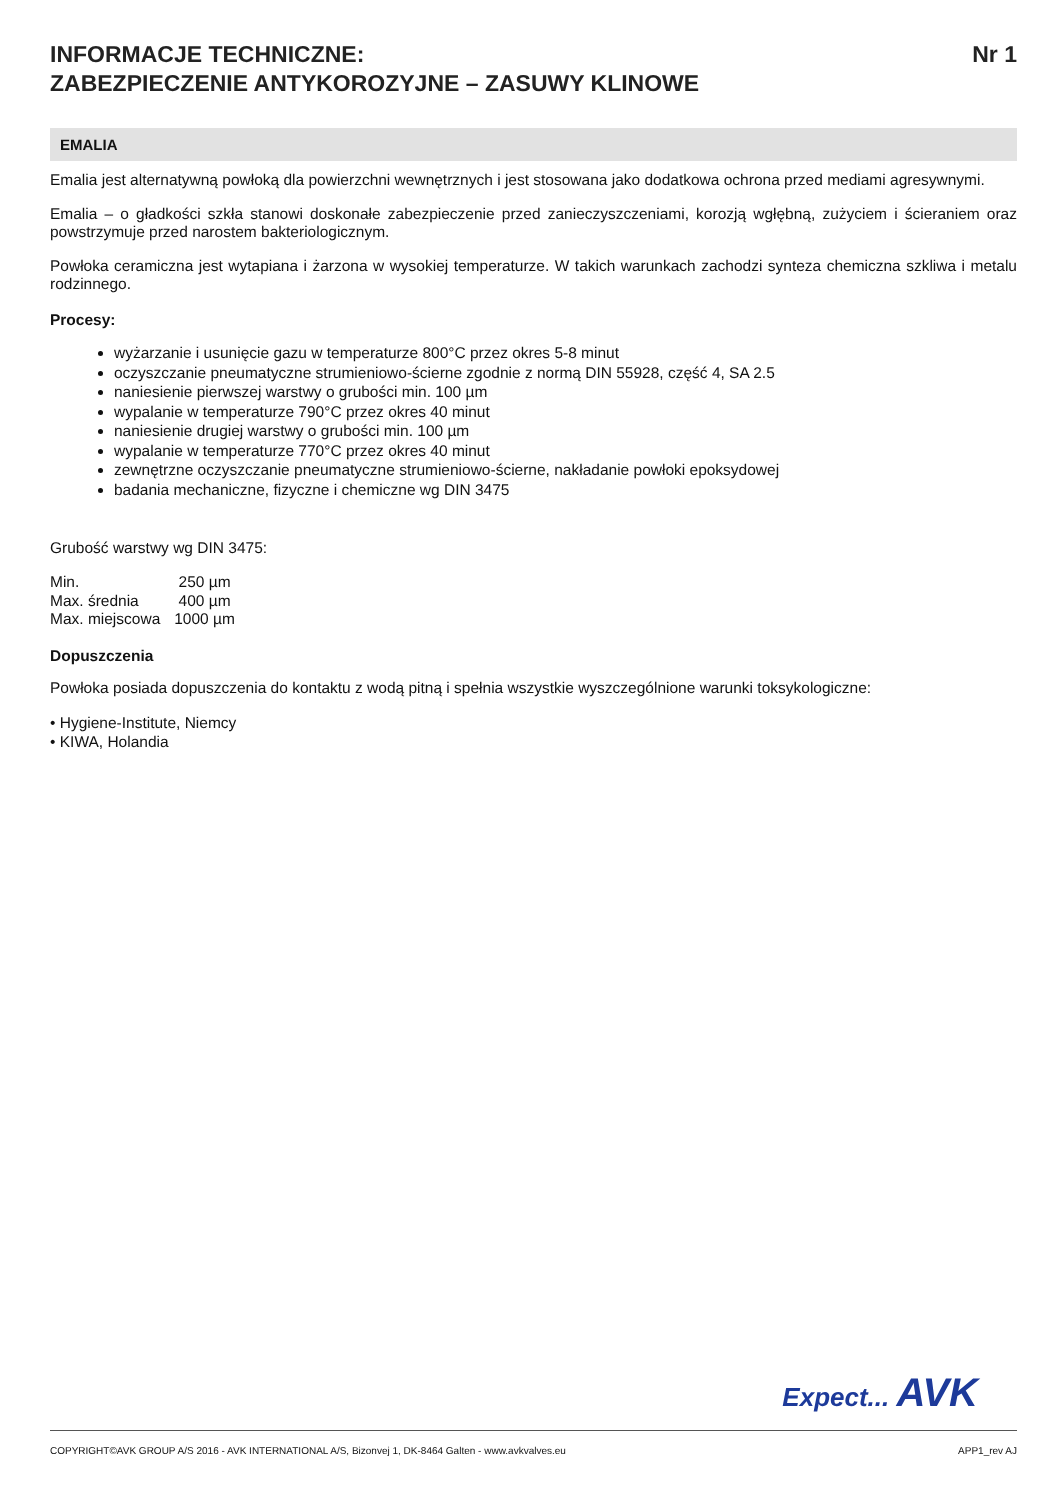INFORMACJE TECHNICZNE:
ZABEZPIECZENIE ANTYKOROZYJNE – ZASUWY KLINOWE
Nr 1
EMALIA
Emalia jest alternatywną powłoką dla powierzchni wewnętrznych i jest stosowana jako dodatkowa ochrona przed mediami agresywnymi.
Emalia – o gładkości szkła stanowi doskonałe zabezpieczenie przed zanieczyszczeniami, korozją wgłębną, zużyciem i ścieraniem oraz powstrzymuje przed narostem bakteriologicznym.
Powłoka ceramiczna jest wytapiana i żarzona w wysokiej temperaturze. W takich warunkach zachodzi synteza chemiczna szkliwa i metalu rodzinnego.
Procesy:
wyżarzanie i usunięcie gazu w temperaturze 800°C przez okres 5-8 minut
oczyszczanie pneumatyczne strumieniowo-ścierne zgodnie z normą DIN 55928, część 4, SA 2.5
naniesienie pierwszej warstwy o grubości min. 100 µm
wypalanie w temperaturze 790°C przez okres 40 minut
naniesienie drugiej warstwy o grubości min. 100 µm
wypalanie w temperaturze 770°C przez okres 40 minut
zewnętrzne oczyszczanie pneumatyczne strumieniowo-ścierne, nakładanie powłoki epoksydowej
badania mechaniczne, fizyczne i chemiczne wg DIN 3475
Grubość warstwy wg DIN 3475:
| Min. | 250 µm |
| Max. średnia | 400 µm |
| Max. miejscowa | 1000 µm |
Dopuszczenia
Powłoka posiada dopuszczenia do kontaktu z wodą pitną i spełnia wszystkie wyszczególnione warunki toksykologiczne:
• Hygiene-Institute, Niemcy
• KIWA, Holandia
Expect... AVK
COPYRIGHT©AVK GROUP A/S 2016 - AVK INTERNATIONAL A/S, Bizonvej 1, DK-8464 Galten - www.avkvalves.eu APP1_rev AJ